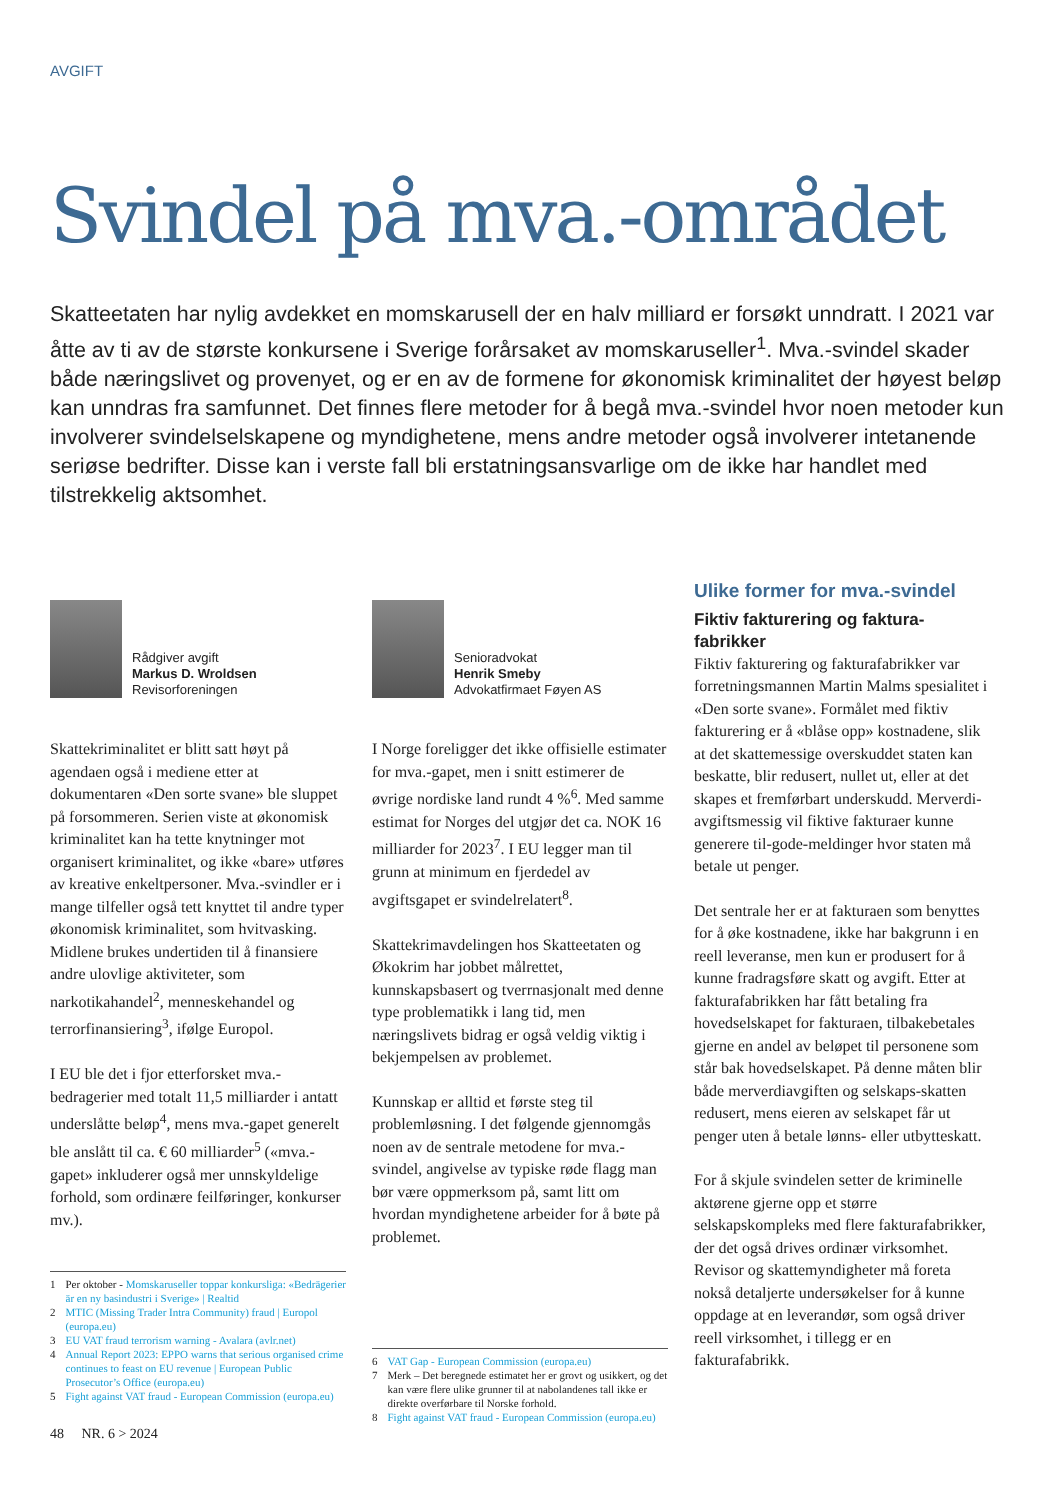AVGIFT
Svindel på mva.-området
Skatteetaten har nylig avdekket en momskarusell der en halv milliard er forsøkt unndratt. I 2021 var åtte av ti av de største konkursene i Sverige forårsaket av momskaruseller<sup>1</sup>. Mva.-svindel skader både næringslivet og provenyet, og er en av de formene for økonomisk kriminalitet der høyest beløp kan unndras fra samfunnet. Det finnes flere metoder for å begå mva.-svindel hvor noen metoder kun involverer svindelselskapene og myndighetene, mens andre metoder også involverer intetanende seriøse bedrifter. Disse kan i verste fall bli erstatningsansvarlige om de ikke har handlet med tilstrekkelig aktsomhet.
Rådgiver avgift
Markus D. Wroldsen
Revisorforeningen
Skattekriminalitet er blitt satt høyt på agendaen også i mediene etter at dokumentaren «Den sorte svane» ble sluppet på forsommeren. Serien viste at økonomisk kriminalitet kan ha tette knytninger mot organisert kriminalitet, og ikke «bare» utføres av kreative enkeltpersoner. Mva.-svindler er i mange tilfeller også tett knyttet til andre typer økonomisk kriminalitet, som hvitvasking. Midlene brukes undertiden til å finansiere andre ulovlige aktiviteter, som narkotikahandel<sup>2</sup>, menneskehandel og terrorfinansiering<sup>3</sup>, ifølge Europol.
I EU ble det i fjor etterforsket mva.-bedragerier med totalt 11,5 milliarder i antatt underslåtte beløp<sup>4</sup>, mens mva.-gapet generelt ble anslått til ca. € 60 milliarder<sup>5</sup> («mva.-gapet» inkluderer også mer unnskyldelige forhold, som ordinære feilføringer, konkurser mv.).
1 Per oktober - Momskaruseller toppar konkursliga: «Bedrägerier är en ny basindustri i Sverige» | Realtid
2 MTIC (Missing Trader Intra Community) fraud | Europol (europa.eu)
3 EU VAT fraud terrorism warning - Avalara (avlr.net)
4 Annual Report 2023: EPPO warns that serious organised crime continues to feast on EU revenue | European Public Prosecutor’s Office (europa.eu)
5 Fight against VAT fraud - European Commission (europa.eu)
48 NR. 6 > 2024
Senioradvokat
Henrik Smeby
Advokatfirmaet Føyen AS
I Norge foreligger det ikke offisielle estimater for mva.-gapet, men i snitt estimerer de øvrige nordiske land rundt 4 %<sup>6</sup>. Med samme estimat for Norges del utgjør det ca. NOK 16 milliarder for 2023<sup>7</sup>. I EU legger man til grunn at minimum en fjerdedel av avgiftsgapet er svindelrelatert<sup>8</sup>.
Skattekrimavdelingen hos Skatteetaten og Økokrim har jobbet målrettet, kunnskapsbasert og tverrnasjonalt med denne type problematikk i lang tid, men næringslivets bidrag er også veldig viktig i bekjempelsen av problemet.
Kunnskap er alltid et første steg til problemløsning. I det følgende gjennomgås noen av de sentrale metodene for mva.-svindel, angivelse av typiske røde flagg man bør være oppmerksom på, samt litt om hvordan myndighetene arbeider for å bøte på problemet.
6 VAT Gap - European Commission (europa.eu)
7 Merk – Det beregnede estimatet her er grovt og usikkert, og det kan være flere ulike grunner til at nabolandenes tall ikke er direkte overførbare til Norske forhold.
8 Fight against VAT fraud - European Commission (europa.eu)
Ulike former for mva.-svindel
Fiktiv fakturering og faktura-fabrikker
Fiktiv fakturering og fakturafabrikker var forretningsmannen Martin Malms spesialitet i «Den sorte svane». Formålet med fiktiv fakturering er å «blåse opp» kostnadene, slik at det skattemessige overskuddet staten kan beskatte, blir redusert, nullet ut, eller at det skapes et fremførbart underskudd. Merverdi-avgiftsmessig vil fiktive fakturaer kunne generere til-gode-meldinger hvor staten må betale ut penger.
Det sentrale her er at fakturaen som benyttes for å øke kostnadene, ikke har bakgrunn i en reell leveranse, men kun er produsert for å kunne fradragsføre skatt og avgift. Etter at fakturafabrikken har fått betaling fra hovedselskapet for fakturaen, tilbakebetales gjerne en andel av beløpet til personene som står bak hovedselskapet. På denne måten blir både merverdiavgiften og selskaps-skatten redusert, mens eieren av selskapet får ut penger uten å betale lønns- eller utbytteskatt.
For å skjule svindelen setter de kriminelle aktørene gjerne opp et større selskapskompleks med flere fakturafabrikker, der det også drives ordinær virksomhet. Revisor og skattemyndigheter må foreta nokså detaljerte undersøkelser for å kunne oppdage at en leverandør, som også driver reell virksomhet, i tillegg er en fakturafabrikk.